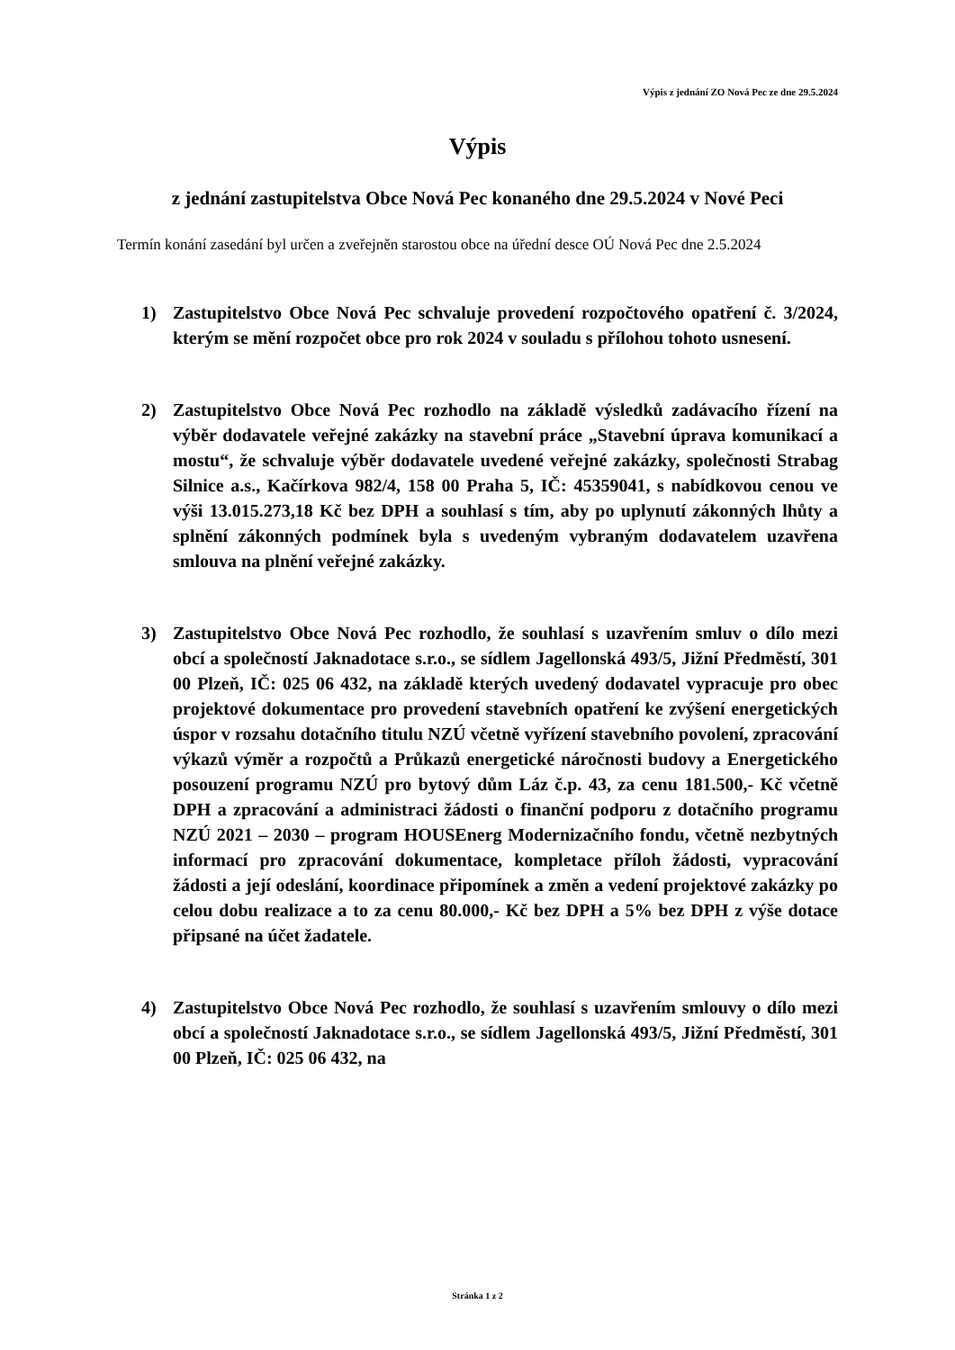Výpis z jednání ZO Nová Pec ze dne 29.5.2024
Výpis
z jednání zastupitelstva Obce Nová Pec konaného dne 29.5.2024 v Nové Peci
Termín konání zasedání byl určen a zveřejněn starostou obce na úřední desce OÚ Nová Pec dne 2.5.2024
1) Zastupitelstvo Obce Nová Pec schvaluje provedení rozpočtového opatření č. 3/2024, kterým se mění rozpočet obce pro rok 2024 v souladu s přílohou tohoto usnesení.
2) Zastupitelstvo Obce Nová Pec rozhodlo na základě výsledků zadávacího řízení na výběr dodavatele veřejné zakázky na stavební práce „Stavební úprava komunikací a mostu“, že schvaluje výběr dodavatele uvedené veřejné zakázky, společnosti Strabag Silnice a.s., Kačírkova 982/4, 158 00 Praha 5, IČ: 45359041, s nabídkovou cenou ve výši 13.015.273,18 Kč bez DPH a souhlasí s tím, aby po uplynutí zákonných lhůty a splnění zákonných podmínek byla s uvedeným vybraným dodavatelem uzavřena smlouva na plnění veřejné zakázky.
3) Zastupitelstvo Obce Nová Pec rozhodlo, že souhlasí s uzavřením smluv o dílo mezi obcí a společností Jaknadotace s.r.o., se sídlem Jagellonská 493/5, Jižní Předměstí, 301 00 Plzeň, IČ: 025 06 432, na základě kterých uvedený dodavatel vypracuje pro obec projektové dokumentace pro provedení stavebních opatření ke zvýšení energetických úspor v rozsahu dotačního titulu NZÚ včetně vyřízení stavebního povolení, zpracování výkazů výměr a rozpočtů a Průkazů energetické náročnosti budovy a Energetického posouzení programu NZÚ pro bytový dům Láz č.p. 43, za cenu 181.500,- Kč včetně DPH a zpracování a administraci žádosti o finanční podporu z dotačního programu NZÚ 2021 – 2030 – program HOUSEnerg Modernizačního fondu, včetně nezbytných informací pro zpracování dokumentace, kompletace příloh žádosti, vypracování žádosti a její odeslání, koordinace připomínek a změn a vedení projektové zakázky po celou dobu realizace a to za cenu 80.000,- Kč bez DPH a 5% bez DPH z výše dotace připsané na účet žadatele.
4) Zastupitelstvo Obce Nová Pec rozhodlo, že souhlasí s uzavřením smlouvy o dílo mezi obcí a společností Jaknadotace s.r.o., se sídlem Jagellonská 493/5, Jižní Předměstí, 301 00 Plzeň, IČ: 025 06 432, na
Stránka 1 z 2